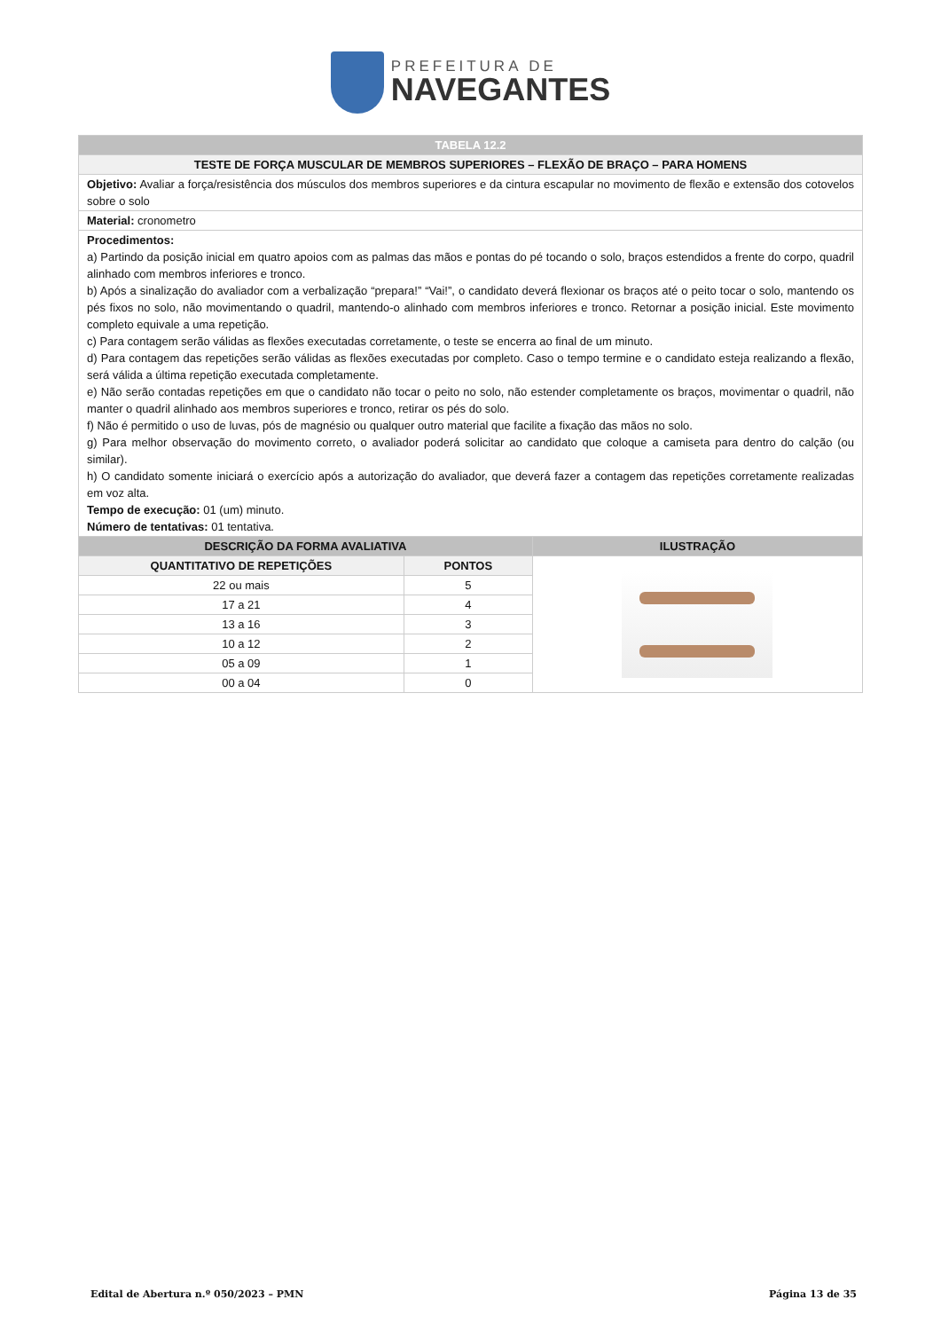PREFEITURA DE
NAVEGANTES
| TABELA 12.2 | | |
| TESTE DE FORÇA MUSCULAR DE MEMBROS SUPERIORES – FLEXÃO DE BRAÇO – PARA HOMENS | | |
| Objetivo: Avaliar a força/resistência dos músculos dos membros superiores e da cintura escapular no movimento de flexão e extensão dos cotovelos sobre o solo | | |
| Material: cronometro | | |
| Procedimentos: a) Partindo da posição inicial em quatro apoios com as palmas das mãos e pontas do pé tocando o solo, braços estendidos a frente do corpo, quadril alinhado com membros inferiores e tronco. b) Após a sinalização do avaliador com a verbalização “prepara!” “Vai!”, o candidato deverá flexionar os braços até o peito tocar o solo, mantendo os pés fixos no solo, não movimentando o quadril, mantendo-o alinhado com membros inferiores e tronco. Retornar a posição inicial. Este movimento completo equivale a uma repetição. c) Para contagem serão válidas as flexões executadas corretamente, o teste se encerra ao final de um minuto. d) Para contagem das repetições serão válidas as flexões executadas por completo. Caso o tempo termine e o candidato esteja realizando a flexão, será válida a última repetição executada completamente. e) Não serão contadas repetições em que o candidato não tocar o peito no solo, não estender completamente os braços, movimentar o quadril, não manter o quadril alinhado aos membros superiores e tronco, retirar os pés do solo. f) Não é permitido o uso de luvas, pós de magnésio ou qualquer outro material que facilite a fixação das mãos no solo. g) Para melhor observação do movimento correto, o avaliador poderá solicitar ao candidato que coloque a camiseta para dentro do calção (ou similar). h) O candidato somente iniciará o exercício após a autorização do avaliador, que deverá fazer a contagem das repetições corretamente realizadas em voz alta. Tempo de execução: 01 (um) minuto. Número de tentativas: 01 tentativa. | | |
| DESCRIÇÃO DA FORMA AVALIATIVA | | ILUSTRAÇÃO |
| QUANTITATIVO DE REPETIÇÕES | PONTOS | |
| 22 ou mais | 5 | |
| 17 a 21 | 4 | |
| 13 a 16 | 3 | |
| 10 a 12 | 2 | |
| 05 a 09 | 1 | |
| 00 a 04 | 0 | |
Edital de Abertura n.º 050/2023 – PMN Página 13 de 35